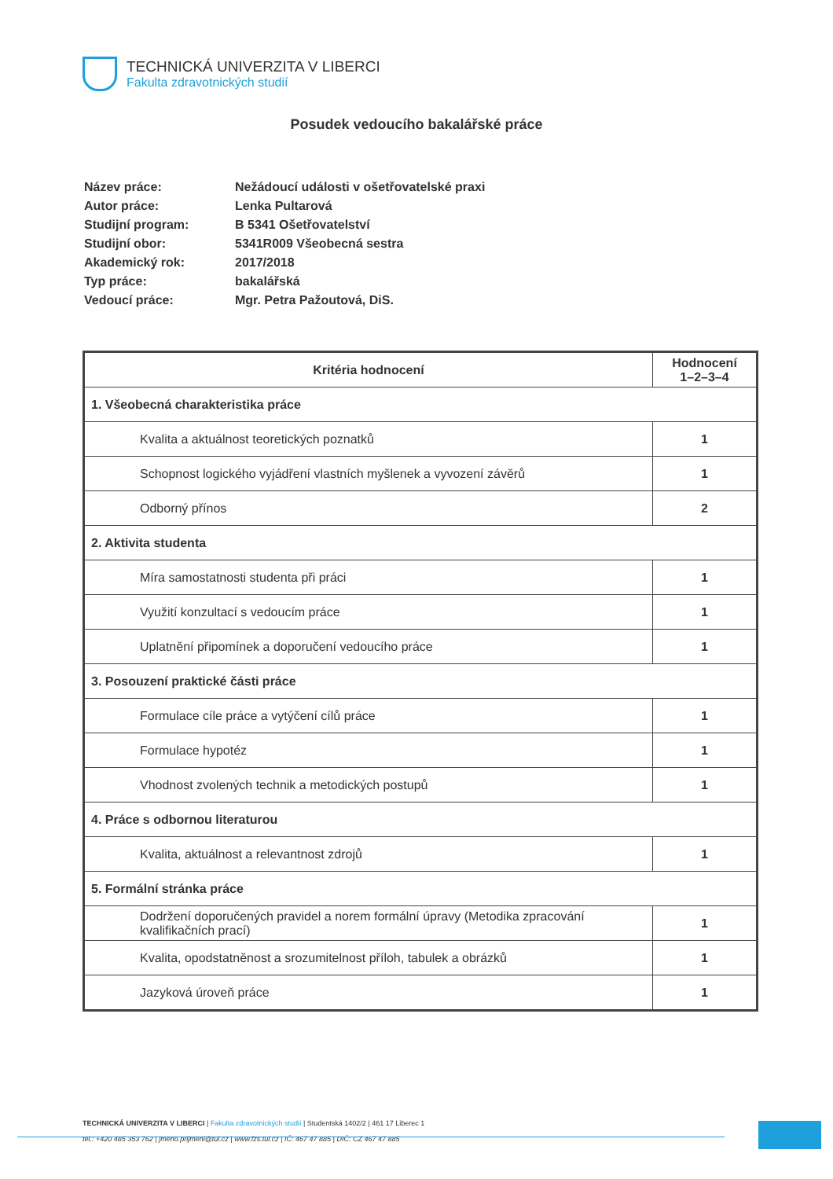TECHNICKÁ UNIVERZITA V LIBERCI
Fakulta zdravotnických studií
Posudek vedoucího bakalářské práce
| Název práce: | Nežádoucí události v ošetřovatelské praxi |
| Autor práce: | Lenka Pultarová |
| Studijní program: | B 5341 Ošetřovatelství |
| Studijní obor: | 5341R009 Všeobecná sestra |
| Akademický rok: | 2017/2018 |
| Typ práce: | bakalářská |
| Vedoucí práce: | Mgr. Petra Pažoutová, DiS. |
| Kritéria hodnocení | Hodnocení 1–2–3–4 |
| --- | --- |
| 1. Všeobecná charakteristika práce | |
| Kvalita a aktuálnost teoretických poznatků | 1 |
| Schopnost logického vyjádření vlastních myšlenek a vyvození závěrů | 1 |
| Odborný přínos | 2 |
| 2. Aktivita studenta | |
| Míra samostatnosti studenta při práci | 1 |
| Využití konzultací s vedoucím práce | 1 |
| Uplatnění připomínek a doporučení vedoucího práce | 1 |
| 3. Posouzení praktické části práce | |
| Formulace cíle práce a vytýčení cílů práce | 1 |
| Formulace hypotéz | 1 |
| Vhodnost zvolených technik a metodických postupů | 1 |
| 4. Práce s odbornou literaturou | |
| Kvalita, aktuálnost a relevantnost zdrojů | 1 |
| 5. Formální stránka práce | |
| Dodržení doporučených pravidel a norem formální úpravy (Metodika zpracování kvalifikačních prací) | 1 |
| Kvalita, opodstatněnost a srozumitelnost příloh, tabulek a obrázků | 1 |
| Jazyková úroveň práce | 1 |
TECHNICKÁ UNIVERZITA V LIBERCI | Fakulta zdravotnických studií | Studentská 1402/2 | 461 17 Liberec 1
tel.: +420 485 353 762 | jmeno.prijmeni@tul.cz | www.fzs.tul.cz | IČ: 467 47 885 | DIČ: CZ 467 47 885